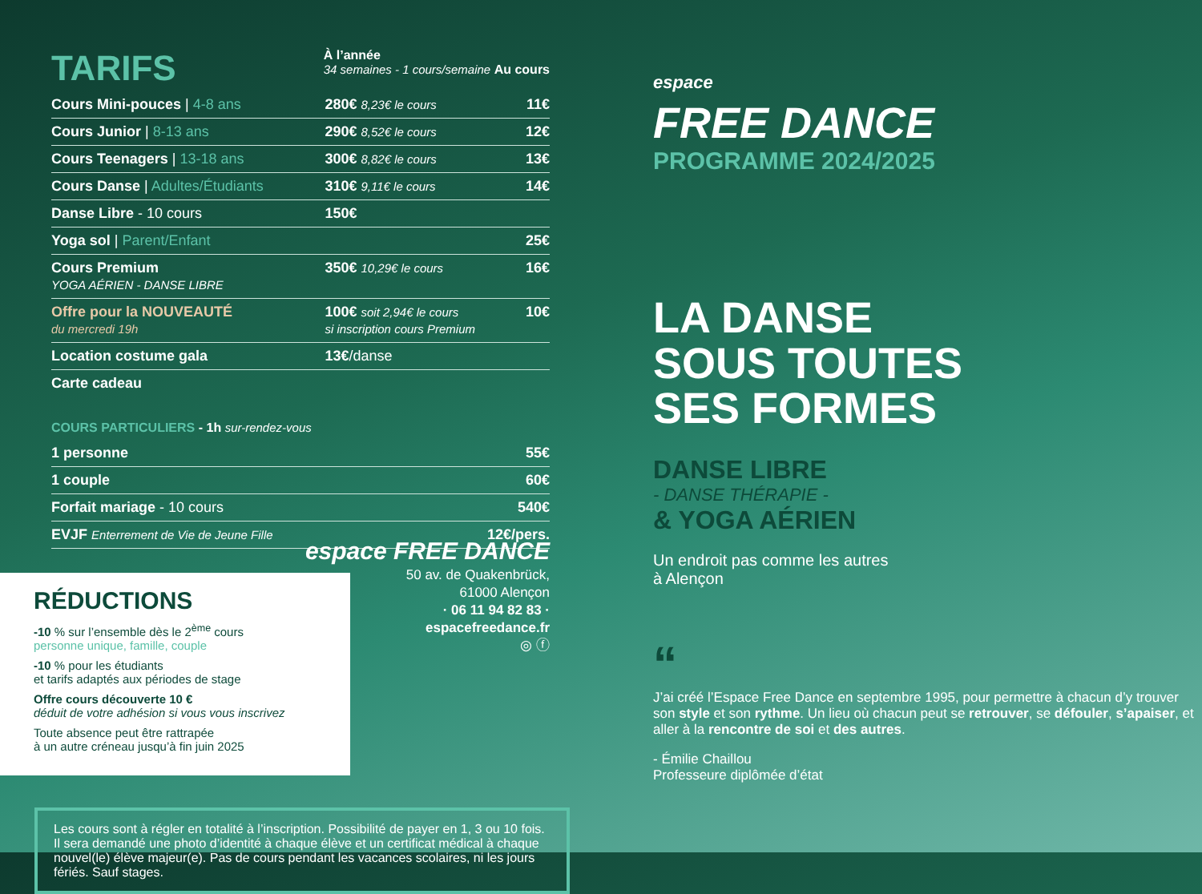TARIFS
À l’année
34 semaines - 1 cours/semaine Au cours
| Cours Mini-pouces / 4-8 ans | 280€ 8,23€ le cours | 11€ |
| Cours Junior / 8-13 ans | 290€ 8,52€ le cours | 12€ |
| Cours Teenagers / 13-18 ans | 300€ 8,82€ le cours | 13€ |
| Cours Danse / Adultes/Étudiants | 310€ 9,11€ le cours | 14€ |
| Danse Libre - 10 cours | 150€ | |
| Yoga sol / Parent/Enfant | | 25€ |
| Cours Premium YOGA AÉRIEN - DANSE LIBRE | 350€ 10,29€ le cours | 16€ |
| Offre pour la NOUVEAUTÉ du mercredi 19h | 100€ soit 2,94€ le cours si inscription cours Premium | 10€ |
| Location costume gala | 13€ /danse | |
| Carte cadeau | | |
COURS PARTICULIERS - 1h sur-rendez-vous
| 1 personne | 55€ |
| 1 couple | 60€ |
| Forfait mariage - 10 cours | 540€ |
| EVJF Enterrement de Vie de Jeune Fille | 12€/pers. |
RÉDUCTIONS
-10 % sur l’ensemble dès le 2<sup>ème</sup> cours
personne unique, famille, couple
-10 % pour les étudiants
et tarifs adaptés aux périodes de stage
Offre cours découverte 10 €
déduit de votre adhésion si vous vous inscrivez
Toute absence peut être rattrapée
à un autre créneau jusqu’à fin juin 2025
espace FREE DANCE
50 av. de Quakenbrück,
61000 Alençon
· 06 11 94 82 83 ·
espacefreedance.fr
◎ ⓕ
Les cours sont à régler en totalité à l’inscription. Possibilité de payer en 1, 3 ou 10 fois. Il sera demandé une photo d’identité à chaque élève et un certificat médical à chaque nouvel(le) élève majeur(e). Pas de cours pendant les vacances scolaires, ni les jours fériés. Sauf stages.
espace
FREE DANCE
PROGRAMME 2024/2025
LA DANSE
SOUS TOUTES
SES FORMES
DANSE LIBRE
- DANSE THÉRAPIE -
& YOGA AÉRIEN
Un endroit pas comme les autres
à Alençon
“
J’ai créé l’Espace Free Dance en septembre 1995, pour permettre à chacun d’y trouver son style et son rythme. Un lieu où chacun peut se retrouver, se défouler, s’apaiser, et aller à la rencontre de soi et des autres.
- Émilie Chaillou
Professeure diplômée d’état